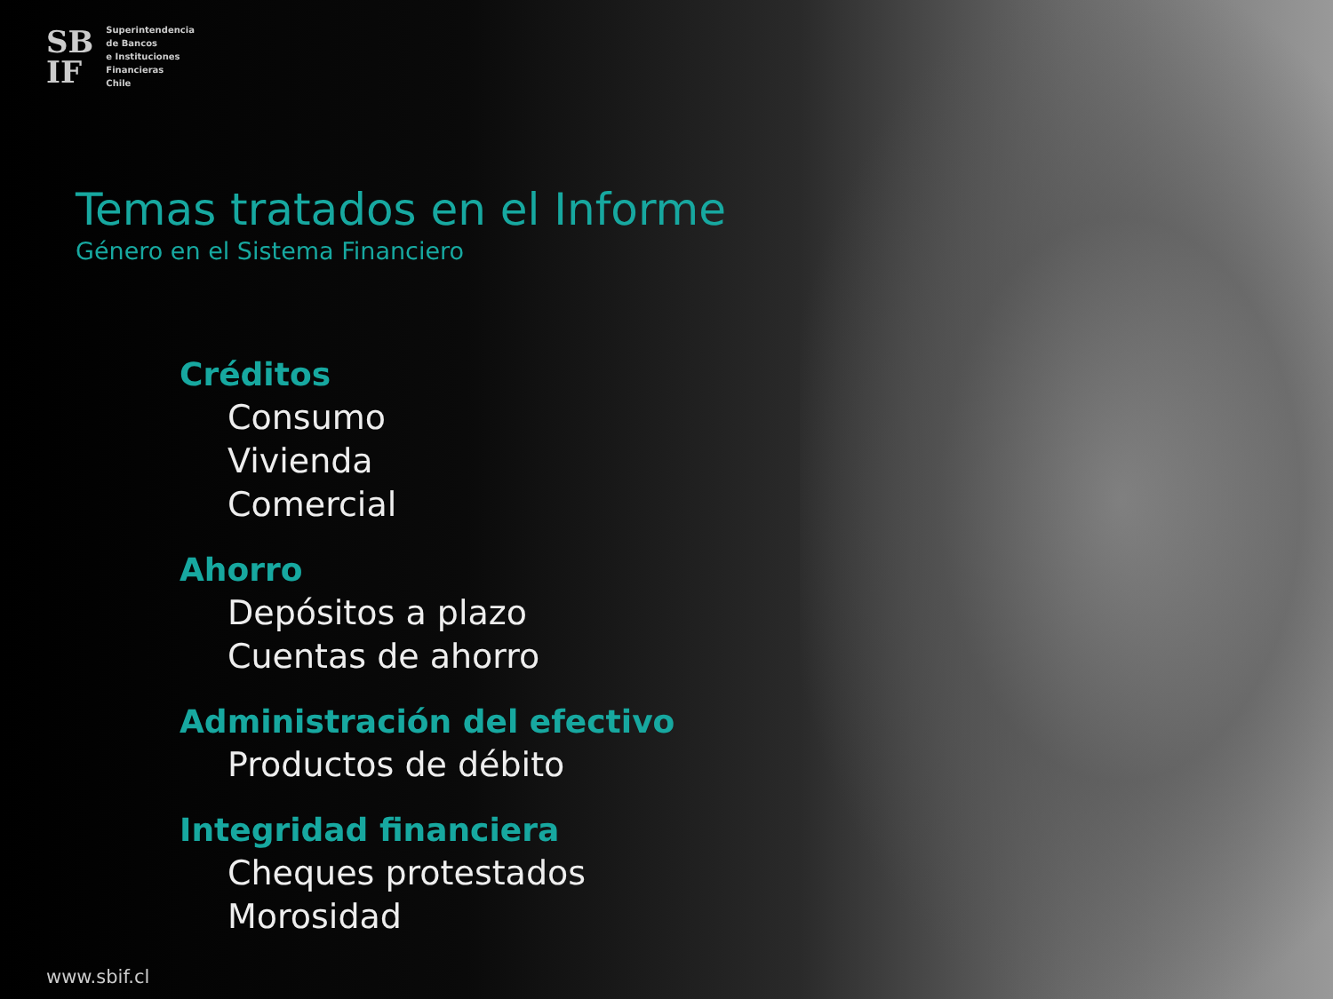SB
IF
Superintendencia
de Bancos
e Instituciones
Financieras
Chile
Temas tratados en el Informe
Género en el Sistema Financiero
Créditos
Consumo
Vivienda
Comercial
Ahorro
Depósitos a plazo
Cuentas de ahorro
Administración del efectivo
Productos de débito
Integridad financiera
Cheques protestados
Morosidad
www.sbif.cl